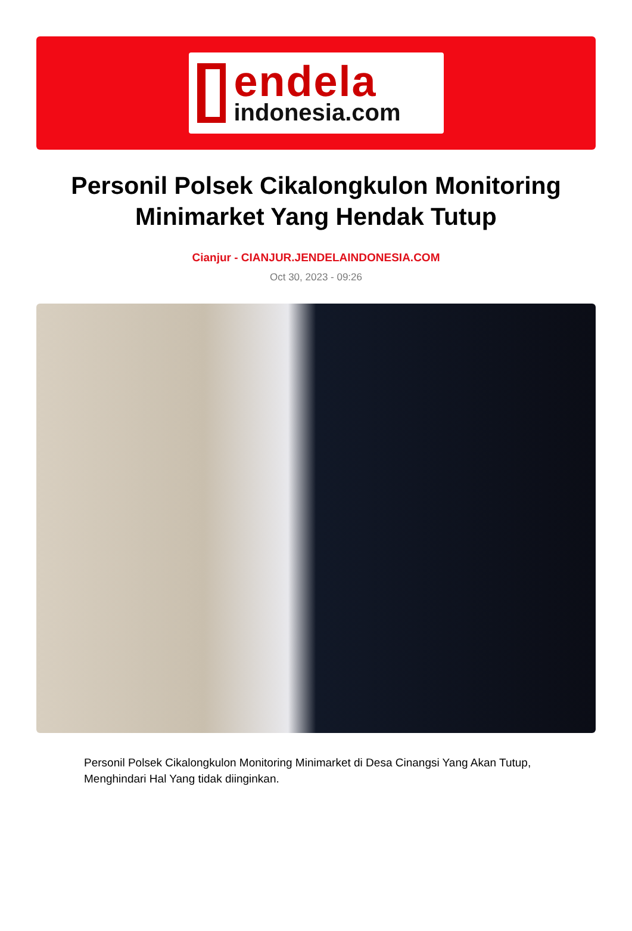endela
indonesia.com
Personil Polsek Cikalongkulon Monitoring Minimarket Yang Hendak Tutup
Cianjur - CIANJUR.JENDELAINDONESIA.COM
Oct 30, 2023 - 09:26
Personil Polsek Cikalongkulon Monitoring Minimarket di Desa Cinangsi Yang Akan Tutup, Menghindari Hal Yang tidak diinginkan.